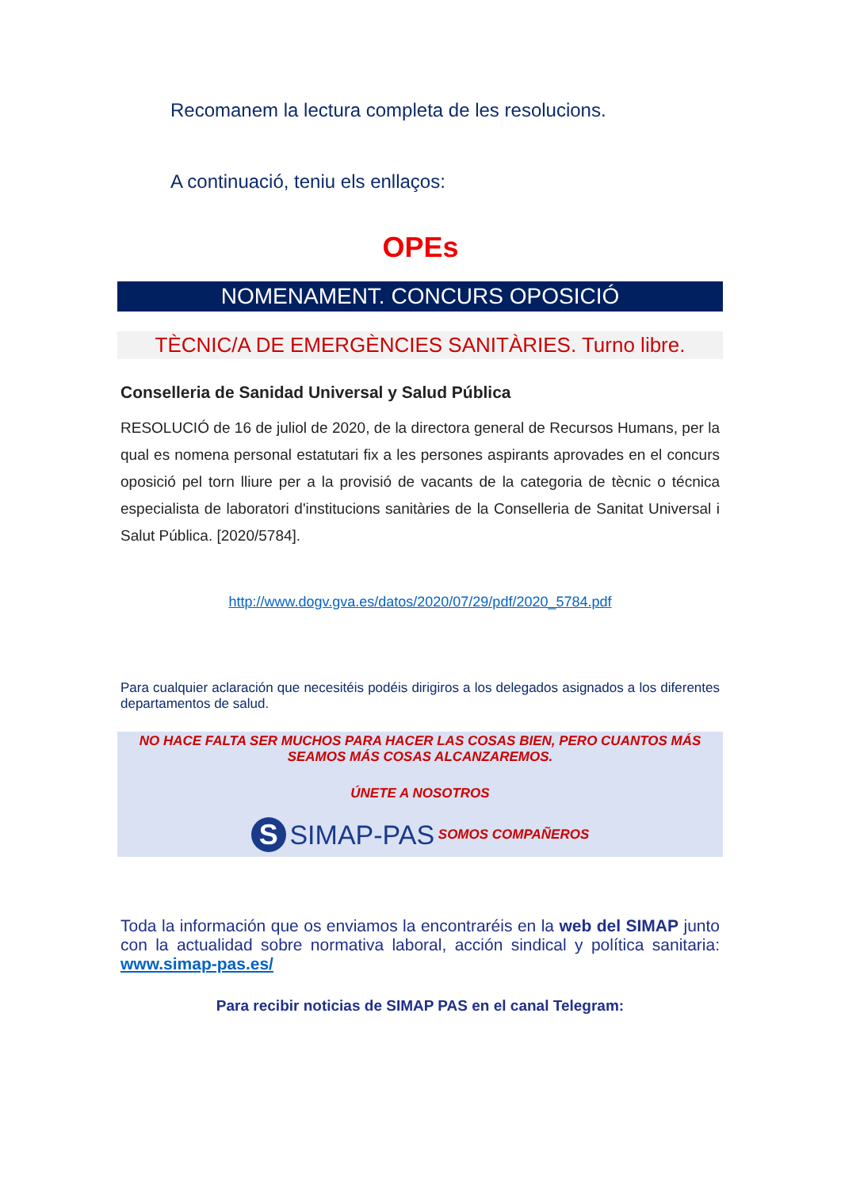Recomanem la lectura completa de les resolucions.
A continuació, teniu els enllaços:
OPEs
NOMENAMENT. CONCURS OPOSICIÓ
TÈCNIC/A DE EMERGÈNCIES SANITÀRIES. Turno libre.
Conselleria de Sanidad Universal y Salud Pública
RESOLUCIÓ de 16 de juliol de 2020, de la directora general de Recursos Humans, per la qual es nomena personal estatutari fix a les persones aspirants aprovades en el concurs oposició pel torn lliure per a la provisió de vacants de la categoria de tècnic o técnica especialista de laboratori d'institucions sanitàries de la Conselleria de Sanitat Universal i Salut Pública. [2020/5784].
http://www.dogv.gva.es/datos/2020/07/29/pdf/2020_5784.pdf
Para cualquier aclaración que necesitéis podéis dirigiros a los delegados asignados a los diferentes departamentos de salud.
NO HACE FALTA SER MUCHOS PARA HACER LAS COSAS BIEN, PERO CUANTOS MÁS SEAMOS MÁS COSAS ALCANZAREMOS.
ÚNETE A NOSOTROS
S SIMAP-PAS SOMOS COMPAÑEROS
Toda la información que os enviamos la encontraréis en la web del SIMAP junto con la actualidad sobre normativa laboral, acción sindical y política sanitaria: www.simap-pas.es/
Para recibir noticias de SIMAP PAS en el canal Telegram: